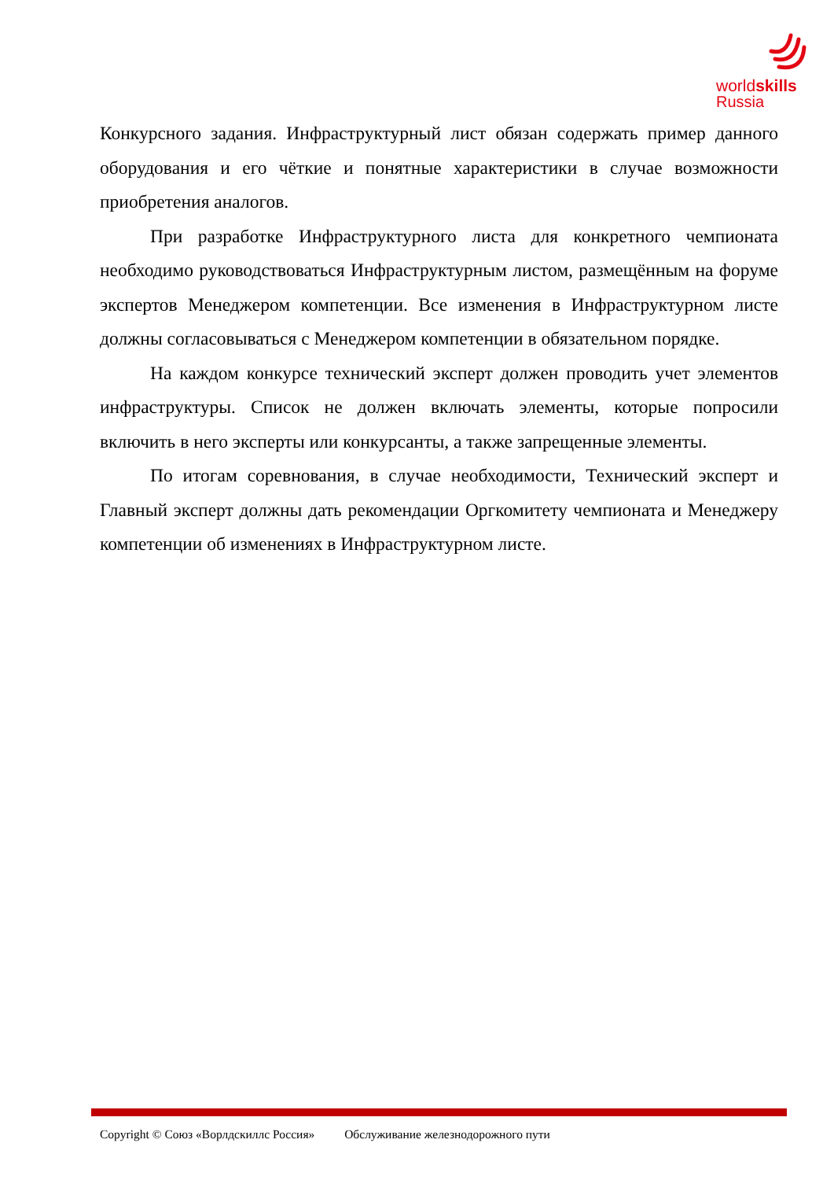worldskills
Russia
Конкурсного задания. Инфраструктурный лист обязан содержать пример данного оборудования и его чёткие и понятные характеристики в случае возможности приобретения аналогов.
При разработке Инфраструктурного листа для конкретного чемпионата необходимо руководствоваться Инфраструктурным листом, размещённым на форуме экспертов Менеджером компетенции. Все изменения в Инфраструктурном листе должны согласовываться с Менеджером компетенции в обязательном порядке.
На каждом конкурсе технический эксперт должен проводить учет элементов инфраструктуры. Список не должен включать элементы, которые попросили включить в него эксперты или конкурсанты, а также запрещенные элементы.
По итогам соревнования, в случае необходимости, Технический эксперт и Главный эксперт должны дать рекомендации Оргкомитету чемпионата и Менеджеру компетенции об изменениях в Инфраструктурном листе.
Copyright © Союз «Ворлдскиллс Россия» Обслуживание железнодорожного пути